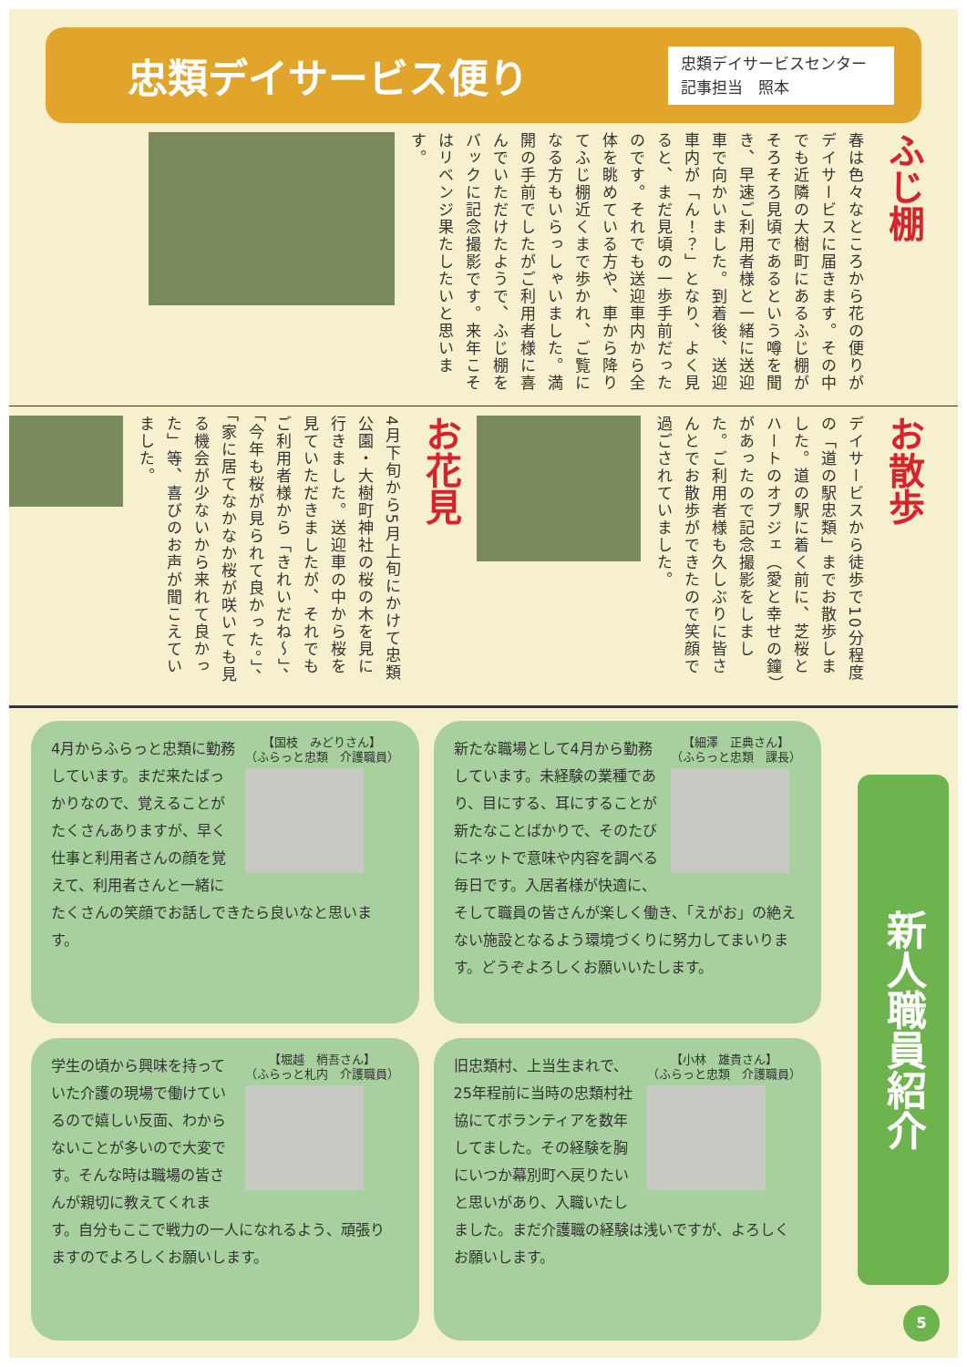忠類デイサービス便り
忠類デイサービスセンター
記事担当　照本
ふじ棚
春は色々なところから花の便りがデイサービスに届きます。その中でも近隣の大樹町にあるふじ棚がそろそろ見頃であるという噂を聞き、早速ご利用者様と一緒に送迎車で向かいました。到着後、送迎車内が「ん！？」となり、よく見ると、まだ見頃の一歩手前だったのです。それでも送迎車内から全体を眺めている方や、車から降りてふじ棚近くまで歩かれ、ご覧になる方もいらっしゃいました。満開の手前でしたがご利用者様に喜んでいただけたようで、ふじ棚をバックに記念撮影です。来年こそはリベンジ果たしたいと思います。
お散歩
デイサービスから徒歩で10分程度の「道の駅忠類」までお散歩しました。道の駅に着く前に、芝桜とハートのオブジェ（愛と幸せの鐘）があったので記念撮影をしました。ご利用者様も久しぶりに皆さんとでお散歩ができたので笑顔で過ごされていました。
お花見
4月下旬から5月上旬にかけて忠類公園・大樹町神社の桜の木を見に行きました。送迎車の中から桜を見ていただきましたが、それでもご利用者様から「きれいだね～」、「今年も桜が見られて良かった。」、「家に居てなかなか桜が咲いても見る機会が少ないから来れて良かった」等、喜びのお声が聞こえていました。
【国枝　みどりさん】
（ふらっと忠類　介護職員）
4月からふらっと忠類に勤務しています。まだ来たばっかりなので、覚えることがたくさんありますが、早く仕事と利用者さんの顔を覚えて、利用者さんと一緒にたくさんの笑顔でお話しできたら良いなと思います。
【細澤　正典さん】
（ふらっと忠類　課長）
新たな職場として4月から勤務しています。未経験の業種であり、目にする、耳にすることが新たなことばかりで、そのたびにネットで意味や内容を調べる毎日です。入居者様が快適に、そして職員の皆さんが楽しく働き、「えがお」の絶えない施設となるよう環境づくりに努力してまいります。どうぞよろしくお願いいたします。
【堀越　梢吾さん】
（ふらっと札内　介護職員）
学生の頃から興味を持っていた介護の現場で働けているので嬉しい反面、わからないことが多いので大変です。そんな時は職場の皆さんが親切に教えてくれます。自分もここで戦力の一人になれるよう、頑張りますのでよろしくお願いします。
【小林　雄貴さん】
（ふらっと忠類　介護職員）
旧忠類村、上当生まれで、25年程前に当時の忠類村社協にてボランティアを数年してました。その経験を胸にいつか幕別町へ戻りたいと思いがあり、入職いたしました。まだ介護職の経験は浅いですが、よろしくお願いします。
新人職員紹介
5